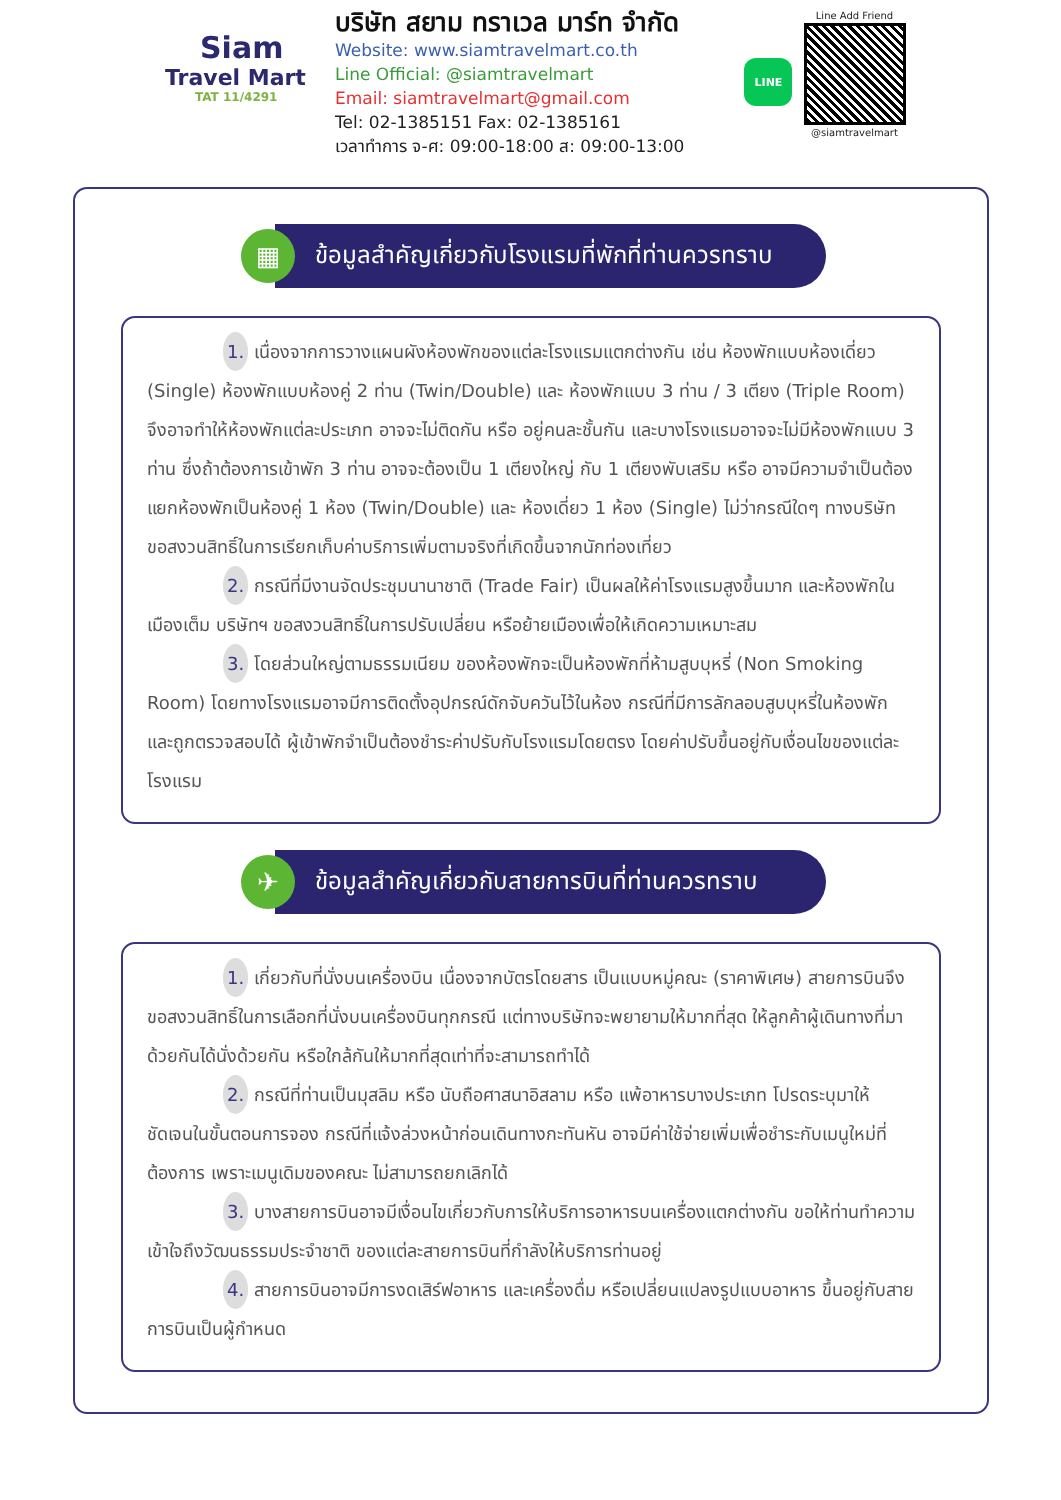Siam
Travel Mart
TAT 11/4291
บริษัท สยาม ทราเวล มาร์ท จำกัด
Website: www.siamtravelmart.co.th
Line Official: @siamtravelmart
Email: siamtravelmart@gmail.com
Tel: 02-1385151 Fax: 02-1385161
เวลาทำการ จ-ศ: 09:00-18:00 ส: 09:00-13:00
LINE
Line Add Friend
@siamtravelmart
▦
ข้อมูลสำคัญเกี่ยวกับโรงแรมที่พักที่ท่านควรทราบ
1. เนื่องจากการวางแผนผังห้องพักของแต่ละโรงแรมแตกต่างกัน เช่น ห้องพักแบบห้องเดี่ยว (Single) ห้องพักแบบห้องคู่ 2 ท่าน (Twin/Double) และ ห้องพักแบบ 3 ท่าน / 3 เตียง (Triple Room) จึงอาจทำให้ห้องพักแต่ละประเภท อาจจะไม่ติดกัน หรือ อยู่คนละชั้นกัน และบางโรงแรมอาจจะไม่มีห้องพักแบบ 3 ท่าน ซึ่งถ้าต้องการเข้าพัก 3 ท่าน อาจจะต้องเป็น 1 เตียงใหญ่ กับ 1 เตียงพับเสริม หรือ อาจมีความจำเป็นต้องแยกห้องพักเป็นห้องคู่ 1 ห้อง (Twin/Double) และ ห้องเดี่ยว 1 ห้อง (Single) ไม่ว่ากรณีใดๆ ทางบริษัทขอสงวนสิทธิ์ในการเรียกเก็บค่าบริการเพิ่มตามจริงที่เกิดขึ้นจากนักท่องเที่ยว
2. กรณีที่มีงานจัดประชุมนานาชาติ (Trade Fair) เป็นผลให้ค่าโรงแรมสูงขึ้นมาก และห้องพักในเมืองเต็ม บริษัทฯ ขอสงวนสิทธิ์ในการปรับเปลี่ยน หรือย้ายเมืองเพื่อให้เกิดความเหมาะสม
3. โดยส่วนใหญ่ตามธรรมเนียม ของห้องพักจะเป็นห้องพักที่ห้ามสูบบุหรี่ (Non Smoking Room) โดยทางโรงแรมอาจมีการติดตั้งอุปกรณ์ดักจับควันไว้ในห้อง กรณีที่มีการลักลอบสูบบุหรี่ในห้องพัก และถูกตรวจสอบได้ ผู้เข้าพักจำเป็นต้องชำระค่าปรับกับโรงแรมโดยตรง โดยค่าปรับขึ้นอยู่กับเงื่อนไขของแต่ละโรงแรม
✈
ข้อมูลสำคัญเกี่ยวกับสายการบินที่ท่านควรทราบ
1. เกี่ยวกับที่นั่งบนเครื่องบิน เนื่องจากบัตรโดยสาร เป็นแบบหมู่คณะ (ราคาพิเศษ) สายการบินจึงขอสงวนสิทธิ์ในการเลือกที่นั่งบนเครื่องบินทุกกรณี แต่ทางบริษัทจะพยายามให้มากที่สุด ให้ลูกค้าผู้เดินทางที่มาด้วยกันได้นั่งด้วยกัน หรือใกล้กันให้มากที่สุดเท่าที่จะสามารถทำได้
2. กรณีที่ท่านเป็นมุสลิม หรือ นับถือศาสนาอิสลาม หรือ แพ้อาหารบางประเภท โปรดระบุมาให้ชัดเจนในขั้นตอนการจอง กรณีที่แจ้งล่วงหน้าก่อนเดินทางกะทันหัน อาจมีค่าใช้จ่ายเพิ่มเพื่อชำระกับเมนูใหม่ที่ต้องการ เพราะเมนูเดิมของคณะ ไม่สามารถยกเลิกได้
3. บางสายการบินอาจมีเงื่อนไขเกี่ยวกับการให้บริการอาหารบนเครื่องแตกต่างกัน ขอให้ท่านทำความเข้าใจถึงวัฒนธรรมประจำชาติ ของแต่ละสายการบินที่กำลังให้บริการท่านอยู่
4. สายการบินอาจมีการงดเสิร์ฟอาหาร และเครื่องดื่ม หรือเปลี่ยนแปลงรูปแบบอาหาร ขึ้นอยู่กับสายการบินเป็นผู้กำหนด